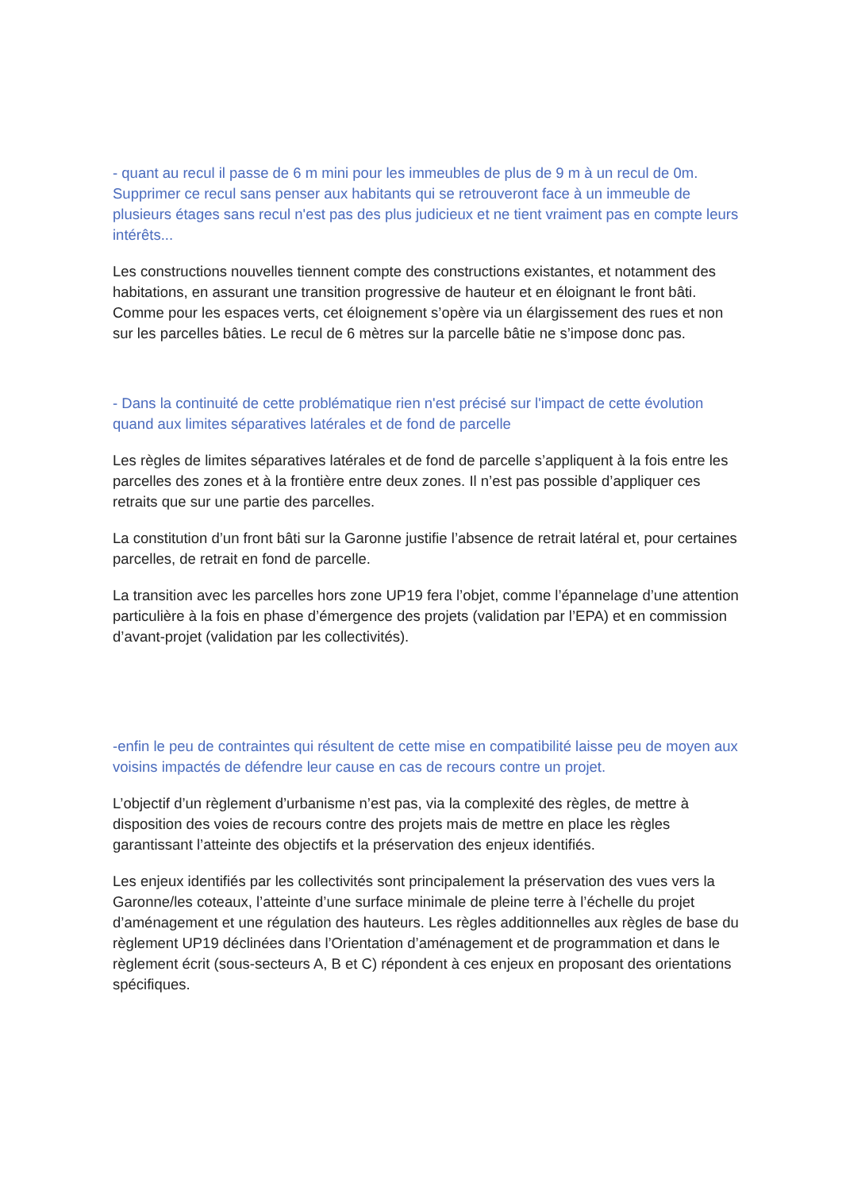- quant au recul il passe de 6 m mini pour les immeubles de plus de 9 m à un recul de 0m. Supprimer ce recul sans penser aux habitants qui se retrouveront face à un immeuble de plusieurs étages sans recul n'est pas des plus judicieux et ne tient vraiment pas en compte leurs intérêts...
Les constructions nouvelles tiennent compte des constructions existantes, et notamment des habitations, en assurant une transition progressive de hauteur et en éloignant le front bâti. Comme pour les espaces verts, cet éloignement s’opère via un élargissement des rues et non sur les parcelles bâties. Le recul de 6 mètres sur la parcelle bâtie ne s’impose donc pas.
- Dans la continuité de cette problématique rien n'est précisé sur l'impact de cette évolution quand aux limites séparatives latérales et de fond de parcelle
Les règles de limites séparatives latérales et de fond de parcelle s’appliquent à la fois entre les parcelles des zones et à la frontière entre deux zones. Il n’est pas possible d’appliquer ces retraits que sur une partie des parcelles.
La constitution d’un front bâti sur la Garonne justifie l’absence de retrait latéral et, pour certaines parcelles, de retrait en fond de parcelle.
La transition avec les parcelles hors zone UP19 fera l’objet, comme l’épannelage d’une attention particulière à la fois en phase d’émergence des projets (validation par l’EPA) et en commission d’avant-projet (validation par les collectivités).
-enfin le peu de contraintes qui résultent de cette mise en compatibilité laisse peu de moyen aux voisins impactés de défendre leur cause en cas de recours contre un projet.
L’objectif d’un règlement d’urbanisme n’est pas, via la complexité des règles, de mettre à disposition des voies de recours contre des projets mais de mettre en place les règles garantissant l’atteinte des objectifs et la préservation des enjeux identifiés.
Les enjeux identifiés par les collectivités sont principalement la préservation des vues vers la Garonne/les coteaux, l’atteinte d’une surface minimale de pleine terre à l’échelle du projet d’aménagement et une régulation des hauteurs. Les règles additionnelles aux règles de base du règlement UP19 déclinées dans l’Orientation d’aménagement et de programmation et dans le règlement écrit (sous-secteurs A, B et C) répondent à ces enjeux en proposant des orientations spécifiques.